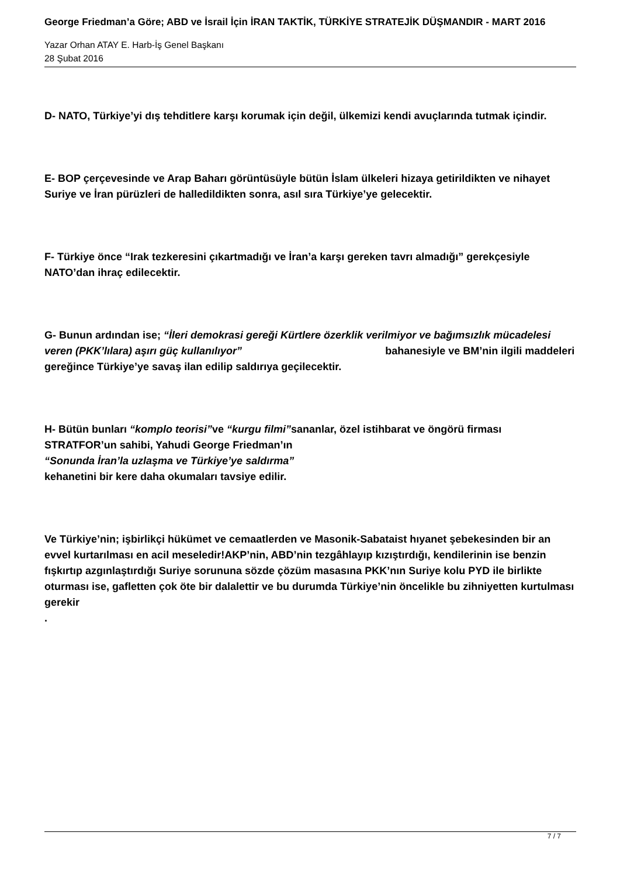George Friedman’a Göre; ABD ve İsrail İçin İRAN TAKTİK, TÜRKİYE STRATEJİK DÜŞMANDIR - MART 2016
Yazar Orhan ATAY E. Harb-İş Genel Başkanı
28 Şubat 2016
D- NATO, Türkiye’yi dış tehditlere karşı korumak için değil, ülkemizi kendi avuçlarında tutmak içindir.
E- BOP çerçevesinde ve Arap Baharı görüntüsüyle bütün İslam ülkeleri hizaya getirildikten ve nihayet Suriye ve İran pürüzleri de halledildikten sonra, asıl sıra Türkiye’ye gelecektir.
F- Türkiye önce “Irak tezkeresini çıkartmadığı ve İran’a karşı gereken tavrı almadığı” gerekçesiyle NATO’dan ihraç edilecektir.
G- Bunun ardından ise; “İleri demokrasi gereği Kürtlere özerklik verilmiyor ve bağımsızlık mücadelesi veren (PKK’lılara) aşırı güç kullanılıyor” bahanesiyle ve BM’nin ilgili maddeleri gereğince Türkiye’ye savaş ilan edilip saldırıya geçilecektir.
H- Bütün bunları “komplo teorisi”ve “kurgu filmi”sananlar, özel istihbarat ve öngörü firması STRATFOR’un sahibi, Yahudi George Friedman’ın
“Sonunda İran’la uzlaşma ve Türkiye’ye saldırma”
kehanetini bir kere daha okumaları tavsiye edilir.
Ve Türkiye’nin; işbirlikçi hükümet ve cemaatlerden ve Masonik-Sabataist hıyanet şebekesinden bir an evvel kurtarılması en acil meseledir!AKP’nin, ABD’nin tezgâhlayıp kızıştırdığı, kendilerinin ise benzin fışkırtıp azgınlaştırdığı Suriye sorununa sözde çözüm masasına PKK’nın Suriye kolu PYD ile birlikte oturması ise, gafletten çok öte bir dalalettir ve bu durumda Türkiye’nin öncelikle bu zihniyetten kurtulması gerekir
.
7 / 7